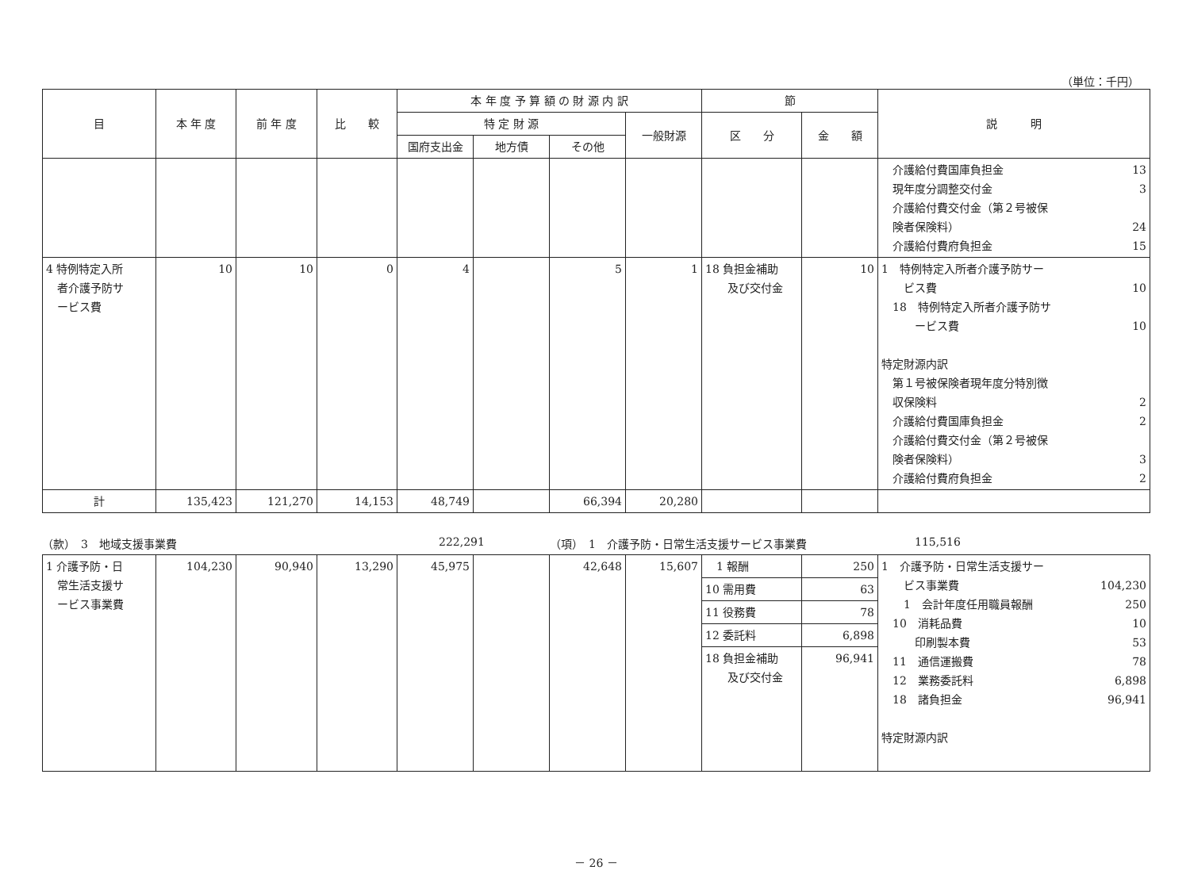（単位：千円）
| 目 | 本 年 度 | 前 年 度 | 比 較 | 本 年 度 予 算 額 の 財 源 内 訳 | | | | 節 | | 説 明 |
| --- | --- | --- | --- | --- | --- | --- | --- | --- | --- | --- |
| | | | | 特 定 財 源 | | | 一般財源 | 区 分 | 金 額 | |
| | | | | 国府支出金 | 地方債 | その他 | | | | |
| | | | | | | | | | | 介護給付費国庫負担金 13 現年度分調整交付金 3 介護給付費交付金（第２号被保 険者保険料） 24 介護給付費府負担金 15 |
| 4 特例特定入所 者介護予防サ ービス費 | 10 | 10 | 0 | 4 | | 5 | 1 | 18 負担金補助 及び交付金 | 10 | 1 特例特定入所者介護予防サー ビス費 10 18 特例特定入所者介護予防サ ービス費 10 特定財源内訳 第１号被保険者現年度分特別徴 収保険料 2 介護給付費国庫負担金 2 介護給付費交付金（第２号被保 険者保険料） 3 介護給付費府負担金 2 |
| 計 | 135,423 | 121,270 | 14,153 | 48,749 | | 66,394 | 20,280 | | | |
（款）　3　地域支援事業費 222,291 （項）　1　介護予防・日常生活支援サービス事業費 115,516
| 1 介護予防・日 常生活支援サ ービス事業費 | 104,230 | 90,940 | 13,290 | 45,975 | | 42,648 | 15,607 | 1 報酬 | 250 | 1 介護予防・日常生活支援サー ビス事業費 104,230 1 会計年度任用職員報酬 250 10 消耗品費 10 印刷製本費 53 11 通信運搬費 78 12 業務委託料 6,898 18 諸負担金 96,941 特定財源内訳 |
| | | | | | | | | 10 需用費 | 63 | |
| | | | | | | | | 11 役務費 | 78 | |
| | | | | | | | | 12 委託料 | 6,898 | |
| | | | | | | | | 18 負担金補助 及び交付金 | 96,941 | |
－ 26 －